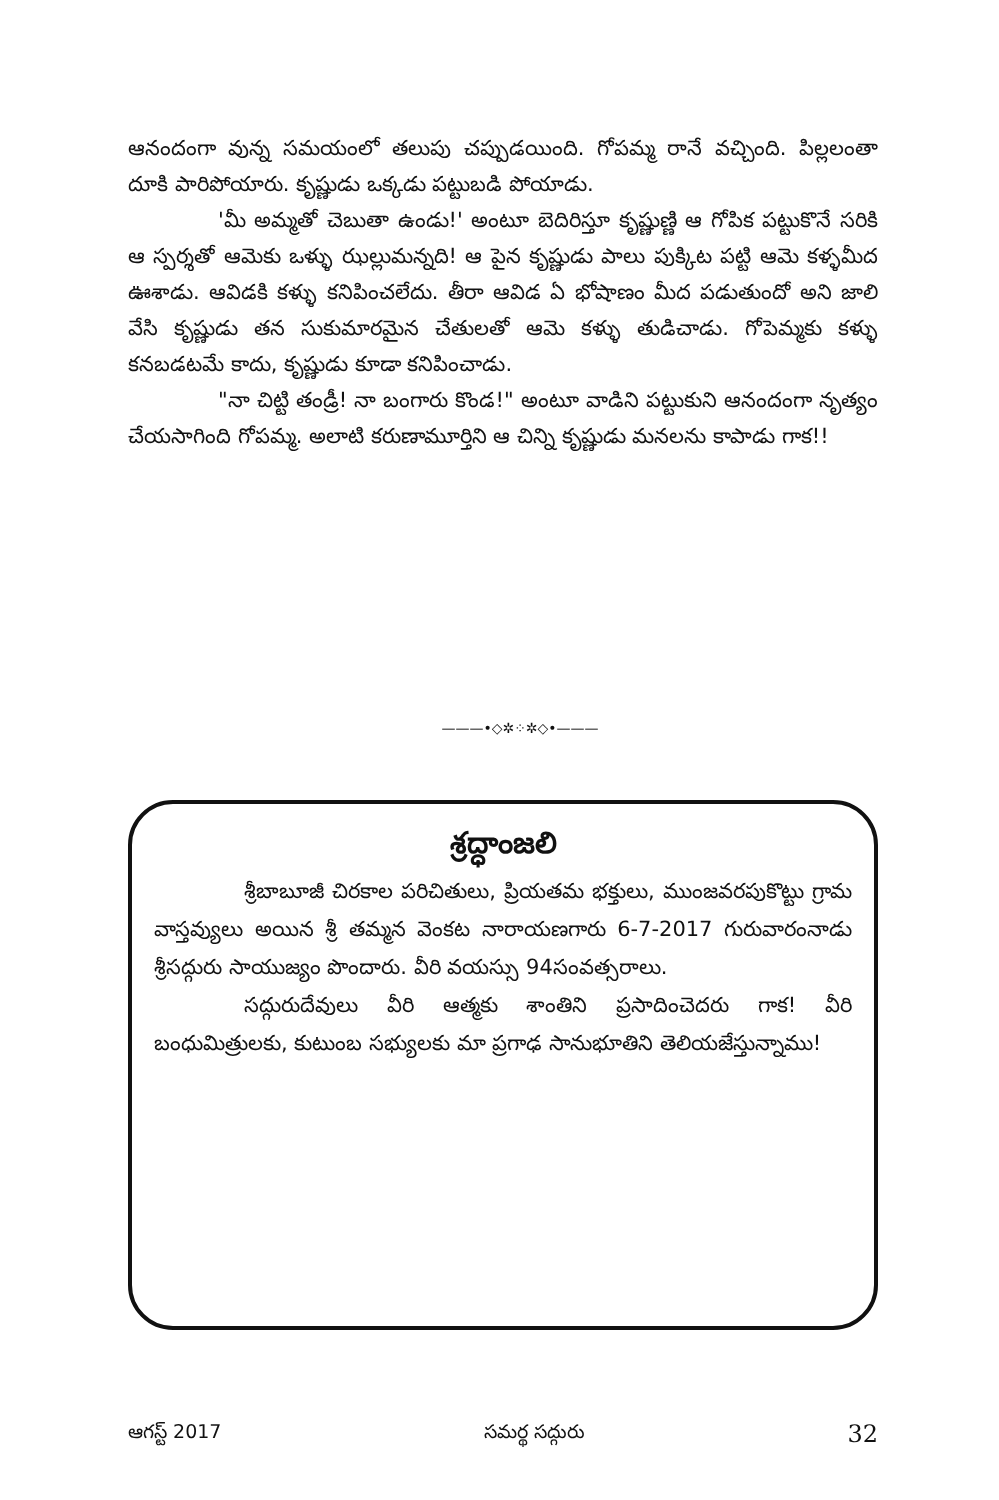ఆనందంగా వున్న సమయంలో తలుపు చప్పుడయింది. గోపమ్మ రానే వచ్చింది. పిల్లలంతా దూకి పారిపోయారు. కృష్ణుడు ఒక్కడు పట్టుబడి పోయాడు.
'మీ అమ్మతో చెబుతా ఉండు!' అంటూ బెదిరిస్తూ కృష్ణుణ్ణి ఆ గోపిక పట్టుకొనే సరికి ఆ స్పర్శతో ఆమెకు ఒళ్ళు ఝల్లుమన్నది! ఆ పైన కృష్ణుడు పాలు పుక్కిట పట్టి ఆమె కళ్ళమీద ఊశాడు. ఆవిడకి కళ్ళు కనిపించలేదు. తీరా ఆవిడ ఏ భోషాణం మీద పడుతుందో అని జాలి వేసి కృష్ణుడు తన సుకుమారమైన చేతులతో ఆమె కళ్ళు తుడిచాడు. గోపెమ్మకు కళ్ళు కనబడటమే కాదు, కృష్ణుడు కూడా కనిపించాడు.
"నా చిట్టి తండ్రీ! నా బంగారు కొండ!" అంటూ వాడిని పట్టుకుని ఆనందంగా నృత్యం చేయసాగింది గోపమ్మ. అలాటి కరుణామూర్తిని ఆ చిన్ని కృష్ణుడు మనలను కాపాడు గాక!!
———•◇✲⁘✲◇•———
శ్రద్ధాంజలి
శ్రీబాబూజీ చిరకాల పరిచితులు, ప్రియతమ భక్తులు, ముంజవరపుకొట్టు గ్రామ వాస్తవ్యులు అయిన శ్రీ తమ్మన వెంకట నారాయణగారు 6-7-2017 గురువారంనాడు శ్రీసద్గురు సాయుజ్యం పొందారు. వీరి వయస్సు 94సంవత్సరాలు.
సద్గురుదేవులు వీరి ఆత్మకు శాంతిని ప్రసాదించెదరు గాక! వీరి బంధుమిత్రులకు, కుటుంబ సభ్యులకు మా ప్రగాఢ సానుభూతిని తెలియజేస్తున్నాము!
ఆగస్ట్ 2017 సమర్థ సద్గురు 32